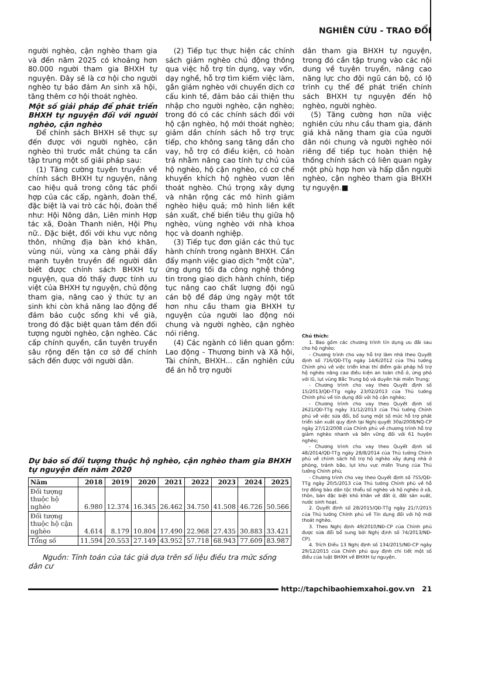NGHIÊN CỨU - TRAO ĐỔI
người nghèo, cận nghèo tham gia và đến năm 2025 có khoảng hơn 80.000 người tham gia BHXH tự nguyện. Đây sẽ là cơ hội cho người nghèo tự bảo đảm An sinh xã hội, tăng thêm cơ hội thoát nghèo.
Một số giải pháp để phát triển BHXH tự nguyện đối với người nghèo, cận nghèo
Để chính sách BHXH sẽ thực sự đến được với người nghèo, cận nghèo thì trước mắt chúng ta cần tập trung một số giải pháp sau:
(1) Tăng cường tuyên truyền về chính sách BHXH tự nguyện, nâng cao hiệu quả trong công tác phối hợp của các cấp, ngành, đoàn thể, đặc biệt là vai trò các hội, đoàn thể như: Hội Nông dân, Liên minh Hợp tác xã, Đoàn Thanh niên, Hội Phụ nữ.. Đặc biệt, đối với khu vực nông thôn, những địa bàn khó khăn, vùng núi, vùng xa càng phải đẩy mạnh tuyên truyền để người dân biết được chính sách BHXH tự nguyện, qua đó thấy được tính ưu việt của BHXH tự nguyện, chủ động tham gia, nâng cao ý thức tự an sinh khi còn khả năng lao động để đảm bảo cuộc sống khi về già, trong đó đặc biệt quan tâm đến đối tượng người nghèo, cận nghèo. Các cấp chính quyền, cần tuyên truyền sâu rộng đến tận cơ sở để chính sách đến được với người dân.
(2) Tiếp tục thực hiện các chính sách giảm nghèo chủ động thông qua việc hỗ trợ tín dụng, vay vốn, dạy nghề, hỗ trợ tìm kiếm việc làm, gắn giảm nghèo với chuyển dịch cơ cấu kinh tế, đảm bảo cải thiện thu nhập cho người nghèo, cận nghèo; trong đó có các chính sách đối với hộ cận nghèo, hộ mới thoát nghèo; giảm dần chính sách hỗ trợ trực tiếp, cho không sang tăng dần cho vay, hỗ trợ có điều kiện, có hoàn trả nhằm nâng cao tính tự chủ của hộ nghèo, hộ cận nghèo, có cơ chế khuyến khích hộ nghèo vươn lên thoát nghèo. Chú trọng xây dựng và nhân rộng các mô hình giảm nghèo hiệu quả; mô hình liên kết sản xuất, chế biến tiêu thụ giữa hộ nghèo, vùng nghèo với nhà khoa học và doanh nghiệp.
(3) Tiếp tục đơn giản các thủ tục hành chính trong ngành BHXH. Cần đẩy mạnh việc giao dịch "một cửa", ứng dụng tối đa công nghệ thông tin trong giao dịch hành chính, tiếp tục nâng cao chất lượng đội ngũ cán bộ để đáp ứng ngày một tốt hơn nhu cầu tham gia BHXH tự nguyện của người lao động nói chung và người nghèo, cận nghèo nói riêng.
(4) Các ngành có liên quan gồm: Lao động - Thương binh và Xã hội, Tài chính, BHXH... cần nghiên cứu đề án hỗ trợ người
dân tham gia BHXH tự nguyện, trong đó cần tập trung vào các nội dung về tuyên truyền, nâng cao năng lực cho đội ngũ cán bộ, có lộ trình cụ thể để phát triển chính sách BHXH tự nguyện đến hộ nghèo, người nghèo.
(5) Tăng cường hơn nữa việc nghiên cứu nhu cầu tham gia, đánh giá khả năng tham gia của người dân nói chung và người nghèo nói riêng để tiếp tục hoàn thiện hệ thống chính sách có liên quan ngày một phù hợp hơn và hấp dẫn người nghèo, cận nghèo tham gia BHXH tự nguyện.■
Dự báo số đối tượng thuộc hộ nghèo, cận nghèo tham gia BHXH tự nguyện đến năm 2020
| Năm | 2018 | 2019 | 2020 | 2021 | 2022 | 2023 | 2024 | 2025 |
| --- | --- | --- | --- | --- | --- | --- | --- | --- |
| Đối tượng thuộc hộ nghèo | 6.980 | 12.374 | 16.345 | 26.462 | 34.750 | 41.508 | 46.726 | 50.566 |
| Đối tượng thuộc hộ cận nghèo | 4.614 | 8.179 | 10.804 | 17.490 | 22.968 | 27.435 | 30.883 | 33.421 |
| Tổng số | 11.594 | 20.553 | 27.149 | 43.952 | 57.718 | 68.943 | 77.609 | 83.987 |
Nguồn: Tính toán của tác giả dựa trên số liệu điều tra mức sống dân cư
Chú thích:
1. Bao gồm các chương trình tín dụng ưu đãi sau cho hộ nghèo:
- Chương trình cho vay hỗ trợ làm nhà theo Quyết định số 716/QĐ-TTg ngày 14/6/2012 của Thủ tướng Chính phủ về việc triển khai thí điểm giải pháp hỗ trợ hộ nghèo nâng cao điều kiện an toàn chỗ ở, ứng phó với lũ, lụt vùng Bắc Trung bộ và duyên hải miền Trung;
- Chương trình cho vay theo Quyết định số 15/2013/QĐ-TTg ngày 23/02/2013 của Thủ tướng Chính phủ về tín dụng đối với hộ cận nghèo;
- Chương trình cho vay theo Quyết định số 2621/QĐ-TTg ngày 31/12/2013 của Thủ tướng Chính phủ về việc sửa đổi, bổ sung một số mức hỗ trợ phát triển sản xuất quy định tại Nghị quyết 30a/2008/NQ-CP ngày 27/12/2008 của Chính phủ về chương trình hỗ trợ giảm nghèo nhanh và bền vững đối với 61 huyện nghèo;
- Chương trình cho vay theo Quyết định số 48/2014/QĐ-TTg ngày 28/8/2014 của Thủ tướng Chính phủ về chính sách hỗ trợ hộ nghèo xây dựng nhà ở phòng, tránh bão, lụt khu vực miền Trung của Thủ tướng Chính phủ;
- Chương trình cho vay theo Quyết định số 755/QĐ-TTg ngày 20/5/2013 của Thủ tướng Chính phủ về hỗ trợ đồng bào dân tộc thiểu số nghèo và hộ nghèo ở xã, thôn, bản đặc biệt khó khăn về đất ở, đất sản xuất, nước sinh hoạt.
2. Quyết định số 28/2015/QĐ-TTg ngày 21/7/2015 của Thủ tướng Chính phủ về Tín dụng đối với hộ mới thoát nghèo.
3. Theo Nghị định 49/2010/NĐ-CP của Chính phủ được sửa đổi bổ sung bởi Nghị định số 74/2013/NĐ-CP).
4. Trích Điều 13 Nghị định số 134/2015/NĐ-CP ngày 29/12/2015 của Chính phủ quy định chi tiết một số điều của luật BHXH về BHXH tự nguyện.
http://tapchibaohiemxahoi.gov.vn 21